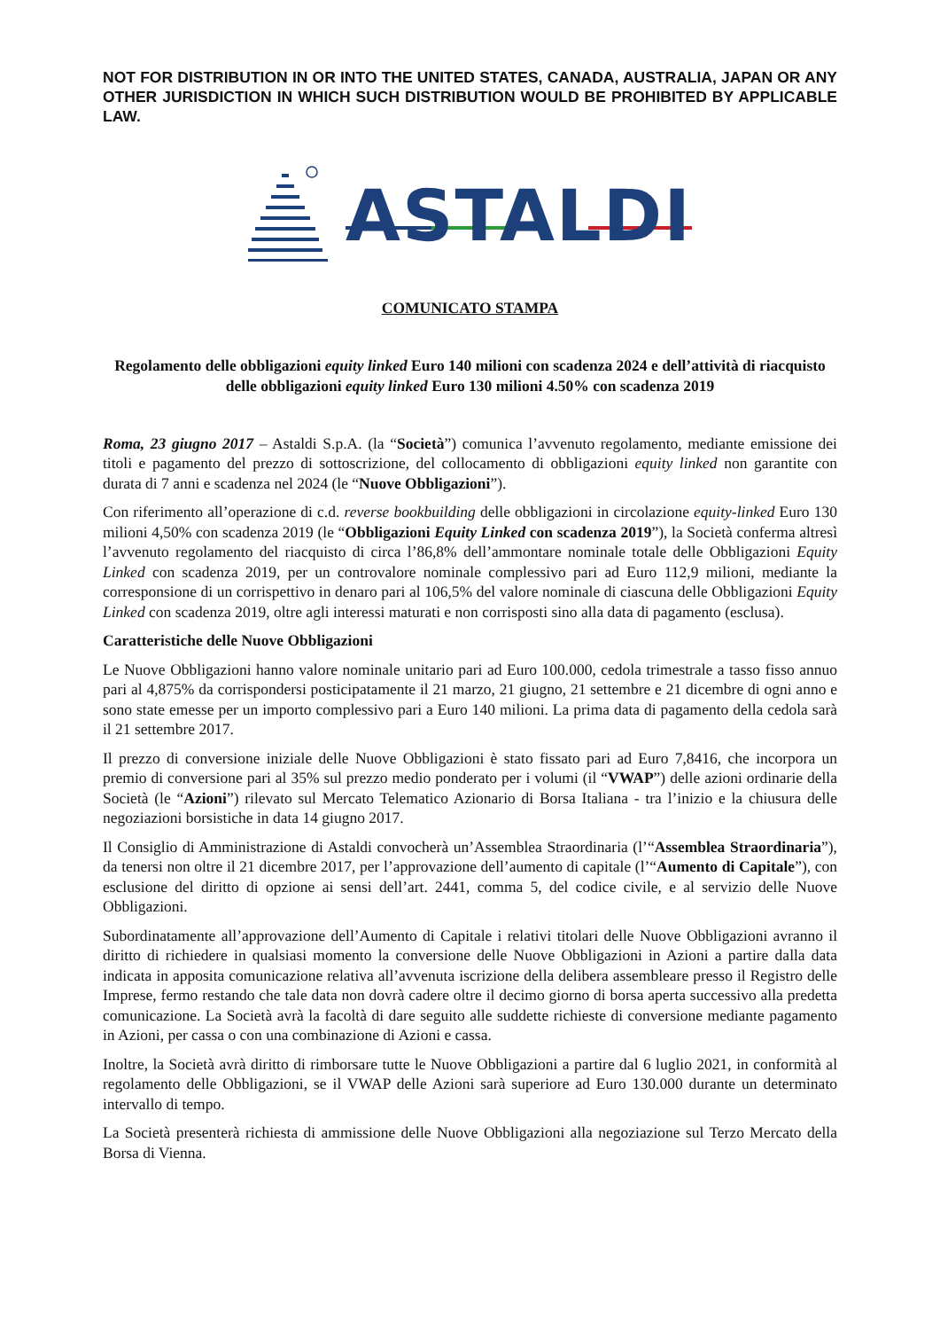NOT FOR DISTRIBUTION IN OR INTO THE UNITED STATES, CANADA, AUSTRALIA, JAPAN OR ANY OTHER JURISDICTION IN WHICH SUCH DISTRIBUTION WOULD BE PROHIBITED BY APPLICABLE LAW.
ASTALDI
COMUNICATO STAMPA
Regolamento delle obbligazioni equity linked Euro 140 milioni con scadenza 2024 e dell’attività di riacquisto delle obbligazioni equity linked Euro 130 milioni 4.50% con scadenza 2019
Roma, 23 giugno 2017 – Astaldi S.p.A. (la “Società”) comunica l’avvenuto regolamento, mediante emissione dei titoli e pagamento del prezzo di sottoscrizione, del collocamento di obbligazioni equity linked non garantite con durata di 7 anni e scadenza nel 2024 (le “Nuove Obbligazioni”).
Con riferimento all’operazione di c.d. reverse bookbuilding delle obbligazioni in circolazione equity-linked Euro 130 milioni 4,50% con scadenza 2019 (le “Obbligazioni Equity Linked con scadenza 2019”), la Società conferma altresì l’avvenuto regolamento del riacquisto di circa l’86,8% dell’ammontare nominale totale delle Obbligazioni Equity Linked con scadenza 2019, per un controvalore nominale complessivo pari ad Euro 112,9 milioni, mediante la corresponsione di un corrispettivo in denaro pari al 106,5% del valore nominale di ciascuna delle Obbligazioni Equity Linked con scadenza 2019, oltre agli interessi maturati e non corrisposti sino alla data di pagamento (esclusa).
Caratteristiche delle Nuove Obbligazioni
Le Nuove Obbligazioni hanno valore nominale unitario pari ad Euro 100.000, cedola trimestrale a tasso fisso annuo pari al 4,875% da corrispondersi posticipatamente il 21 marzo, 21 giugno, 21 settembre e 21 dicembre di ogni anno e sono state emesse per un importo complessivo pari a Euro 140 milioni. La prima data di pagamento della cedola sarà il 21 settembre 2017.
Il prezzo di conversione iniziale delle Nuove Obbligazioni è stato fissato pari ad Euro 7,8416, che incorpora un premio di conversione pari al 35% sul prezzo medio ponderato per i volumi (il “VWAP”) delle azioni ordinarie della Società (le “Azioni”) rilevato sul Mercato Telematico Azionario di Borsa Italiana - tra l’inizio e la chiusura delle negoziazioni borsistiche in data 14 giugno 2017.
Il Consiglio di Amministrazione di Astaldi convocherà un’Assemblea Straordinaria (l’“Assemblea Straordinaria”), da tenersi non oltre il 21 dicembre 2017, per l’approvazione dell’aumento di capitale (l’“Aumento di Capitale”), con esclusione del diritto di opzione ai sensi dell’art. 2441, comma 5, del codice civile, e al servizio delle Nuove Obbligazioni.
Subordinatamente all’approvazione dell’Aumento di Capitale i relativi titolari delle Nuove Obbligazioni avranno il diritto di richiedere in qualsiasi momento la conversione delle Nuove Obbligazioni in Azioni a partire dalla data indicata in apposita comunicazione relativa all’avvenuta iscrizione della delibera assembleare presso il Registro delle Imprese, fermo restando che tale data non dovrà cadere oltre il decimo giorno di borsa aperta successivo alla predetta comunicazione. La Società avrà la facoltà di dare seguito alle suddette richieste di conversione mediante pagamento in Azioni, per cassa o con una combinazione di Azioni e cassa.
Inoltre, la Società avrà diritto di rimborsare tutte le Nuove Obbligazioni a partire dal 6 luglio 2021, in conformità al regolamento delle Obbligazioni, se il VWAP delle Azioni sarà superiore ad Euro 130.000 durante un determinato intervallo di tempo.
La Società presenterà richiesta di ammissione delle Nuove Obbligazioni alla negoziazione sul Terzo Mercato della Borsa di Vienna.